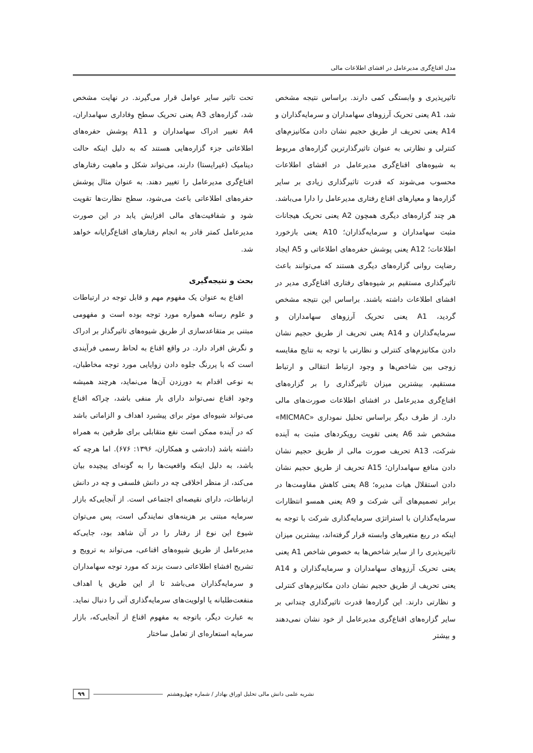مدل اقناع‌گری مدیرعامل در افشای اطلاعات مالی
تاثیرپذیری و وابستگی کمی دارند. براساس نتیجه مشخص شد، A1 یعنی تحریک آرزوهای سهامداران و سرمایه‌گذاران و A14 یعنی تحریف از طریق حجیم نشان دادن مکانیزم‌های کنترلی و نظارتی به عنوان تاثیرگذارترین گزاره‌های مربوط به شیوه‌های اقناع‌گری مدیرعامل در افشای اطلاعات محسوب می‌شوند که قدرت تاثیرگذاری زیادی بر سایر گزاره‌ها و معیارهای اقناع رفتاری مدیرعامل را دارا می‌باشد. هر چند گزاره‌های دیگری همچون A2 یعنی تحریک هیجانات مثبت سهامداران و سرمایه‌گذاران؛ A10 یعنی بازخورد اطلاعات؛ A12 یعنی پوشش حفره‌های اطلاعاتی و A5 ایجاد رضایت روانی گزاره‌های دیگری هستند که می‌توانند باعث تاثیرگذاری مستقیم بر شیوه‌های رفتاری اقناع‌گری مدیر در افشای اطلاعات داشته باشند. براساس این نتیجه مشخص گردید، A1 یعنی تحریک آرزوهای سهامداران و سرمایه‌گذاران و A14 یعنی تحریف از طریق حجیم نشان دادن مکانیزم‌های کنترلی و نظارتی با توجه به نتایج مقایسه زوجی بین شاخص‌ها و وجود ارتباط انتقالی و ارتباط مستقیم، بیشترین میزان تاثیرگذاری را بر گزاره‌های اقناع‌گری مدیرعامل در افشای اطلاعات صورت‌های مالی دارد. از طرف دیگر براساس تحلیل نموداری «MICMAC» مشخص شد A6 یعنی تقویت رویکردهای مثبت به آینده شرکت، A13 تحریف صورت مالی از طریق حجیم نشان دادن منافع سهامداران؛ A15 تحریف از طریق حجیم نشان دادن استقلال هیات مدیره؛ A8 یعنی کاهش مقاومت‌ها در برابر تصمیم‌های آتی شرکت و A9 یعنی همسو انتظارات سرمایه‌گذاران با استراتژی سرمایه‌گذاری شرکت با توجه به اینکه در ربع متغیرهای وابسته قرار گرفته‌اند، بیشترین میزان تاثیرپذیری را از سایر شاخص‌ها به خصوص شاخص A1 یعنی یعنی تحریک آرزوهای سهامداران و سرمایه‌گذاران و A14 یعنی تحریف از طریق حجیم نشان دادن مکانیزم‌های کنترلی و نظارتی دارند. این گزاره‌ها قدرت تاثیرگذاری چندانی بر سایر گزاره‌های اقناع‌گری مدیرعامل از خود نشان نمی‌دهند و بیشتر
تحت تاثیر سایر عوامل قرار می‌گیرند. در نهایت مشخص شد، گزاره‌های A3 یعنی تحریک سطح وفاداری سهامداران، A4 تغییر ادراک سهامداران و A11 پوشش حفره‌های اطلاعاتی جزء گزاره‌هایی هستند که به دلیل اینکه حالت دینامیک (غیرایستا) دارند، می‌تواند شکل و ماهیت رفتارهای اقناع‌گری مدیرعامل را تغییر دهند. به عنوان مثال پوشش حفره‌های اطلاعاتی باعث می‌شود، سطح نظارت‌ها تقویت شود و شفافیت‌های مالی افزایش یابد در این صورت مدیرعامل کمتر قادر به انجام رفتارهای اقناع‌گرایانه خواهد شد.
بحث و نتیجه‌گیری
اقناع به عنوان یک مفهوم مهم و قابل توجه در ارتباطات و علوم رسانه همواره مورد توجه بوده است و مفهومی مبتنی بر متقاعدسازی از طریق شیوه‌های تاثیرگذار بر ادراک و نگرش افراد دارد. در واقع اقناع به لحاظ رسمی فرآیندی است که با پررنگ جلوه دادن زوایایی مورد توجه مخاطبان، به نوعی اقدام به دورزدن آن‌ها می‌نماید، هرچند همیشه وجود اقناع نمی‌تواند دارای بار منفی باشد، چراکه اقناع می‌تواند شیوه‌ای موثر برای پیشبرد اهداف و الزاماتی باشد که در آینده ممکن است نفع متقابلی برای طرفین به همراه داشته باشد (دادشی و همکاران، ۱۳۹۶: ۶۷۶). اما هرچه که باشد، به دلیل اینکه واقعیت‌ها را به گونه‌ای پیچیده بیان می‌کند، از منظر اخلاقی چه در دانش فلسفی و چه در دانش ارتباطات، دارای نقیصه‌ای اجتماعی است. از آنجایی‌که بازار سرمایه مبتنی بر هزینه‌های نمایندگی است، پس می‌توان شیوع این نوع از رفتار را در آن شاهد بود، جایی‌که مدیرعامل از طریق شیوه‌های اقناعی، می‌تواند به ترویج و تشریح افشاءِ اطلاعاتی دست بزند که مورد توجه سهامداران و سرمایه‌گذاران می‌باشد تا از این طریق یا اهداف منفعت‌طلبانه یا اولویت‌های سرمایه‌گذاری آتی را دنبال نماید. به عبارت دیگر، باتوجه به مفهوم اقناع از آنجایی‌که، بازار سرمایه استعاره‌ای از تعامل ساختار
نشریه علمی دانش مالی تحلیل اوراق بهادار / شماره چهل‌وهشتم ۹۹